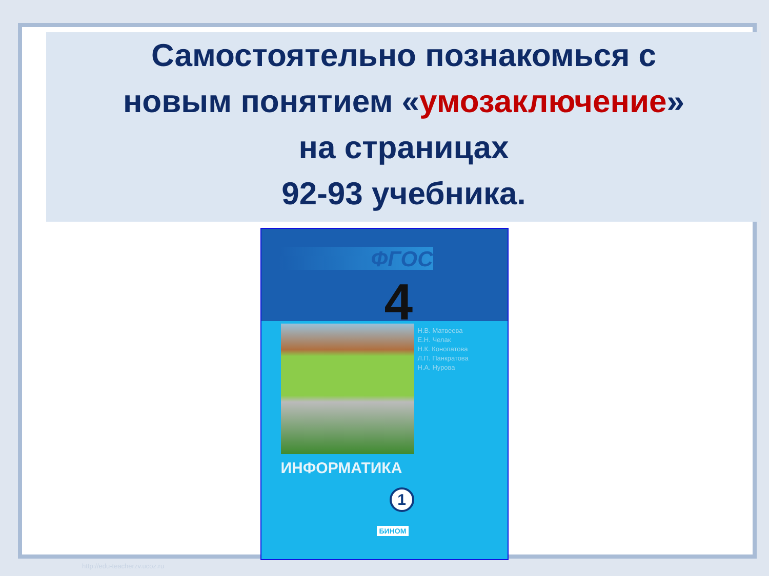Самостоятельно познакомься с
новым понятием «умозаключение»
на страницах
92-93 учебника.
ФГОС
4
Н.В. Матвеева
Е.Н. Челак
Н.К. Конопатова
Л.П. Панкратова
Н.А. Нурова
ИНФОРМАТИКА
1
БИНОМ
http://edu-teacherzv.ucoz.ru